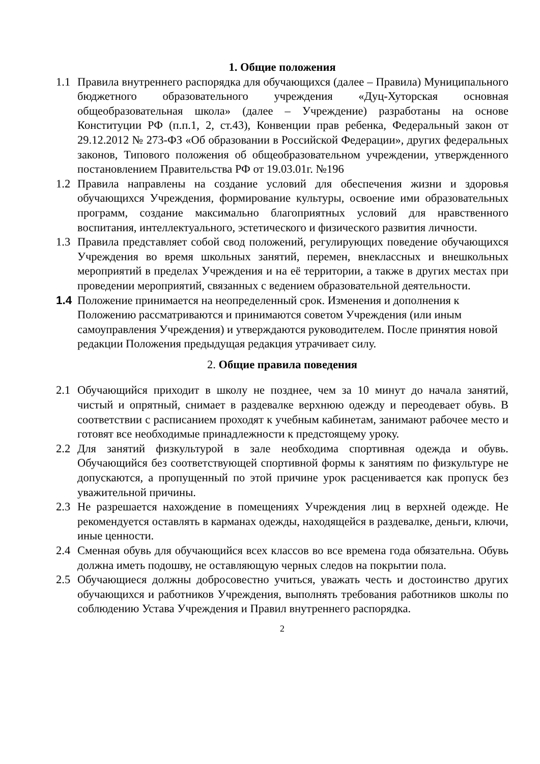1. Общие положения
1.1 Правила внутреннего распорядка для обучающихся (далее – Правила) Муниципального бюджетного образовательного учреждения «Дуц-Хуторская основная общеобразовательная школа» (далее – Учреждение) разработаны на основе Конституции РФ (п.п.1, 2, ст.43), Конвенции прав ребенка, Федеральный закон от 29.12.2012 № 273-ФЗ «Об образовании в Российской Федерации», других федеральных законов, Типового положения об общеобразовательном учреждении, утвержденного постановлением Правительства РФ от 19.03.01г. №196
1.2 Правила направлены на создание условий для обеспечения жизни и здоровья обучающихся Учреждения, формирование культуры, освоение ими образовательных программ, создание максимально благоприятных условий для нравственного воспитания, интеллектуального, эстетического и физического развития личности.
1.3 Правила представляет собой свод положений, регулирующих поведение обучающихся Учреждения во время школьных занятий, перемен, внеклассных и внешкольных мероприятий в пределах Учреждения и на её территории, а также в других местах при проведении мероприятий, связанных с ведением образовательной деятельности.
1.4 Положение принимается на неопределенный срок. Изменения и дополнения к Положению рассматриваются и принимаются советом Учреждения (или иным самоуправления Учреждения) и утверждаются руководителем. После принятия новой редакции Положения предыдущая редакция утрачивает силу.
2. Общие правила поведения
2.1 Обучающийся приходит в школу не позднее, чем за 10 минут до начала занятий, чистый и опрятный, снимает в раздевалке верхнюю одежду и переодевает обувь. В соответствии с расписанием проходят к учебным кабинетам, занимают рабочее место и готовят все необходимые принадлежности к предстоящему уроку.
2.2 Для занятий физкультурой в зале необходима спортивная одежда и обувь. Обучающийся без соответствующей спортивной формы к занятиям по физкультуре не допускаются, а пропущенный по этой причине урок расценивается как пропуск без уважительной причины.
2.3 Не разрешается нахождение в помещениях Учреждения лиц в верхней одежде. Не рекомендуется оставлять в карманах одежды, находящейся в раздевалке, деньги, ключи, иные ценности.
2.4 Сменная обувь для обучающийся всех классов во все времена года обязательна. Обувь должна иметь подошву, не оставляющую черных следов на покрытии пола.
2.5 Обучающиеся должны добросовестно учиться, уважать честь и достоинство других обучающихся и работников Учреждения, выполнять требования работников школы по соблюдению Устава Учреждения и Правил внутреннего распорядка.
2